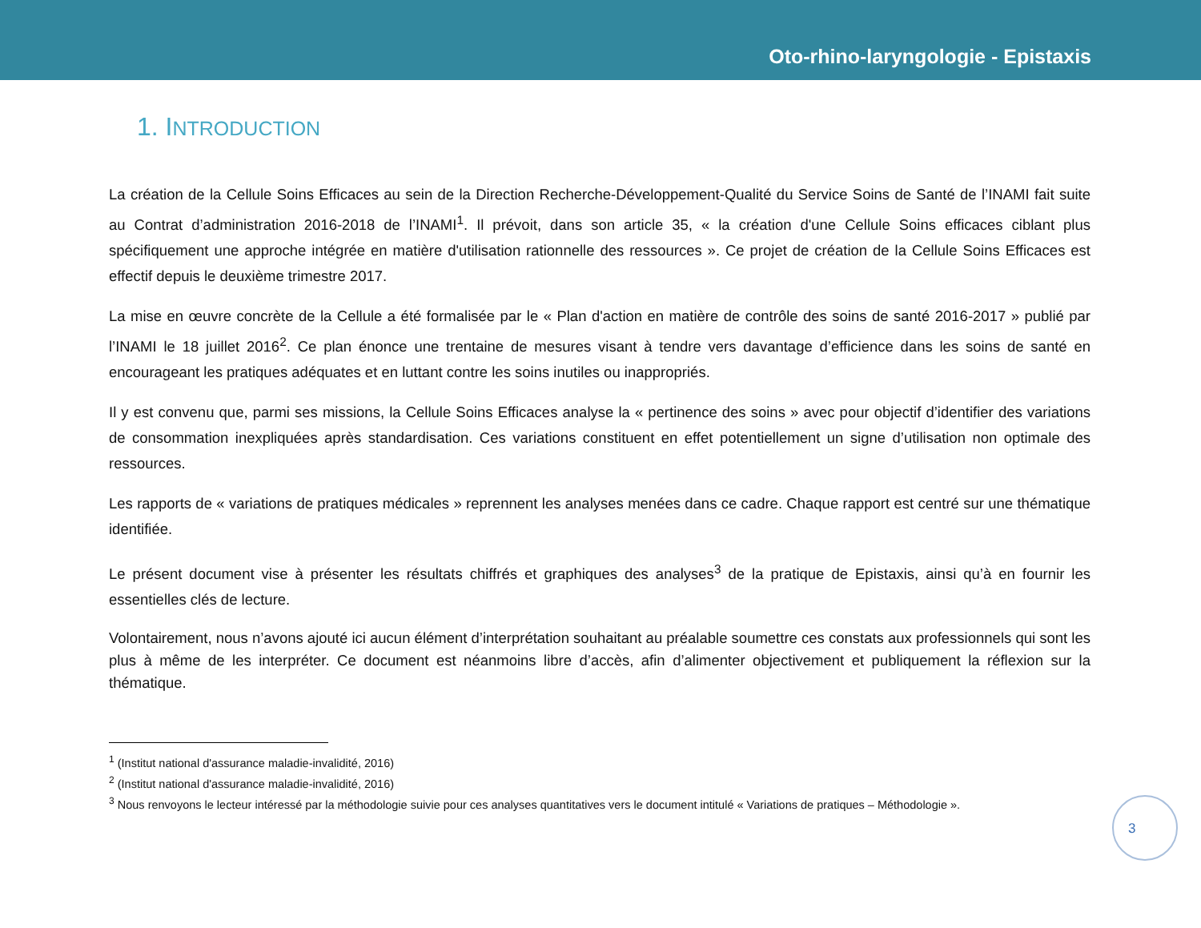Oto-rhino-laryngologie - Epistaxis
1. INTRODUCTION
La création de la Cellule Soins Efficaces au sein de la Direction Recherche-Développement-Qualité du Service Soins de Santé de l’INAMI fait suite au Contrat d’administration 2016-2018 de l’INAMI<sup>1</sup>. Il prévoit, dans son article 35, « la création d'une Cellule Soins efficaces ciblant plus spécifiquement une approche intégrée en matière d'utilisation rationnelle des ressources ». Ce projet de création de la Cellule Soins Efficaces est effectif depuis le deuxième trimestre 2017.
La mise en œuvre concrète de la Cellule a été formalisée par le « Plan d'action en matière de contrôle des soins de santé 2016-2017 » publié par l’INAMI le 18 juillet 2016<sup>2</sup>. Ce plan énonce une trentaine de mesures visant à tendre vers davantage d’efficience dans les soins de santé en encourageant les pratiques adéquates et en luttant contre les soins inutiles ou inappropriés.
Il y est convenu que, parmi ses missions, la Cellule Soins Efficaces analyse la « pertinence des soins » avec pour objectif d’identifier des variations de consommation inexpliquées après standardisation. Ces variations constituent en effet potentiellement un signe d’utilisation non optimale des ressources.
Les rapports de « variations de pratiques médicales » reprennent les analyses menées dans ce cadre. Chaque rapport est centré sur une thématique identifiée.
Le présent document vise à présenter les résultats chiffrés et graphiques des analyses<sup>3</sup> de la pratique de Epistaxis, ainsi qu’à en fournir les essentielles clés de lecture.
Volontairement, nous n’avons ajouté ici aucun élément d’interprétation souhaitant au préalable soumettre ces constats aux professionnels qui sont les plus à même de les interpréter. Ce document est néanmoins libre d’accès, afin d’alimenter objectivement et publiquement la réflexion sur la thématique.
<sup>1</sup> (Institut national d'assurance maladie-invalidité, 2016)
<sup>2</sup> (Institut national d'assurance maladie-invalidité, 2016)
<sup>3</sup> Nous renvoyons le lecteur intéressé par la méthodologie suivie pour ces analyses quantitatives vers le document intitulé « Variations de pratiques – Méthodologie ».
3